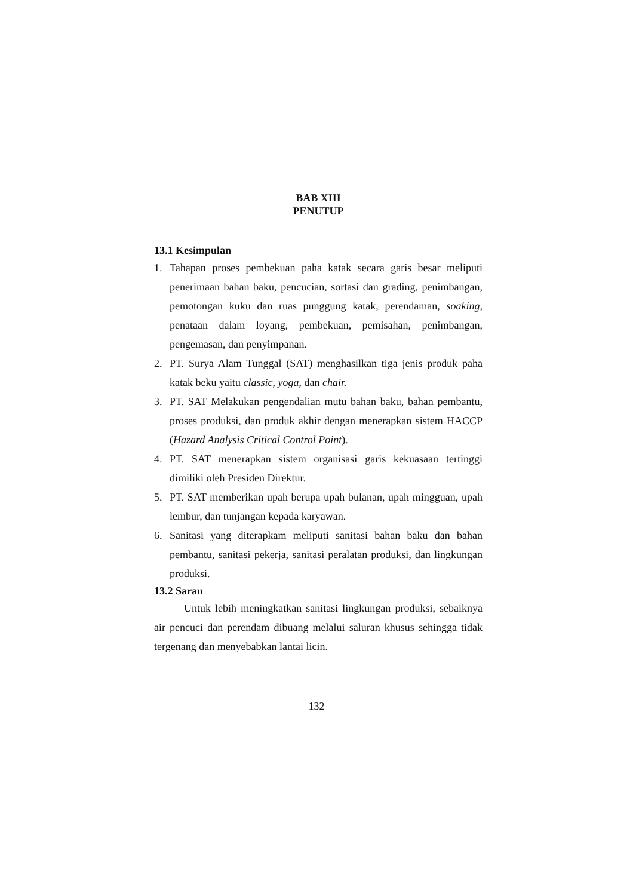BAB XIII
PENUTUP
13.1 Kesimpulan
1. Tahapan proses pembekuan paha katak secara garis besar meliputi penerimaan bahan baku, pencucian, sortasi dan grading, penimbangan, pemotongan kuku dan ruas punggung katak, perendaman, soaking, penataan dalam loyang, pembekuan, pemisahan, penimbangan, pengemasan, dan penyimpanan.
2. PT. Surya Alam Tunggal (SAT) menghasilkan tiga jenis produk paha katak beku yaitu classic, yoga, dan chair.
3. PT. SAT Melakukan pengendalian mutu bahan baku, bahan pembantu, proses produksi, dan produk akhir dengan menerapkan sistem HACCP (Hazard Analysis Critical Control Point).
4. PT. SAT menerapkan sistem organisasi garis kekuasaan tertinggi dimiliki oleh Presiden Direktur.
5. PT. SAT memberikan upah berupa upah bulanan, upah mingguan, upah lembur, dan tunjangan kepada karyawan.
6. Sanitasi yang diterapkam meliputi sanitasi bahan baku dan bahan pembantu, sanitasi pekerja, sanitasi peralatan produksi, dan lingkungan produksi.
13.2 Saran
Untuk lebih meningkatkan sanitasi lingkungan produksi, sebaiknya air pencuci dan perendam dibuang melalui saluran khusus sehingga tidak tergenang dan menyebabkan lantai licin.
132